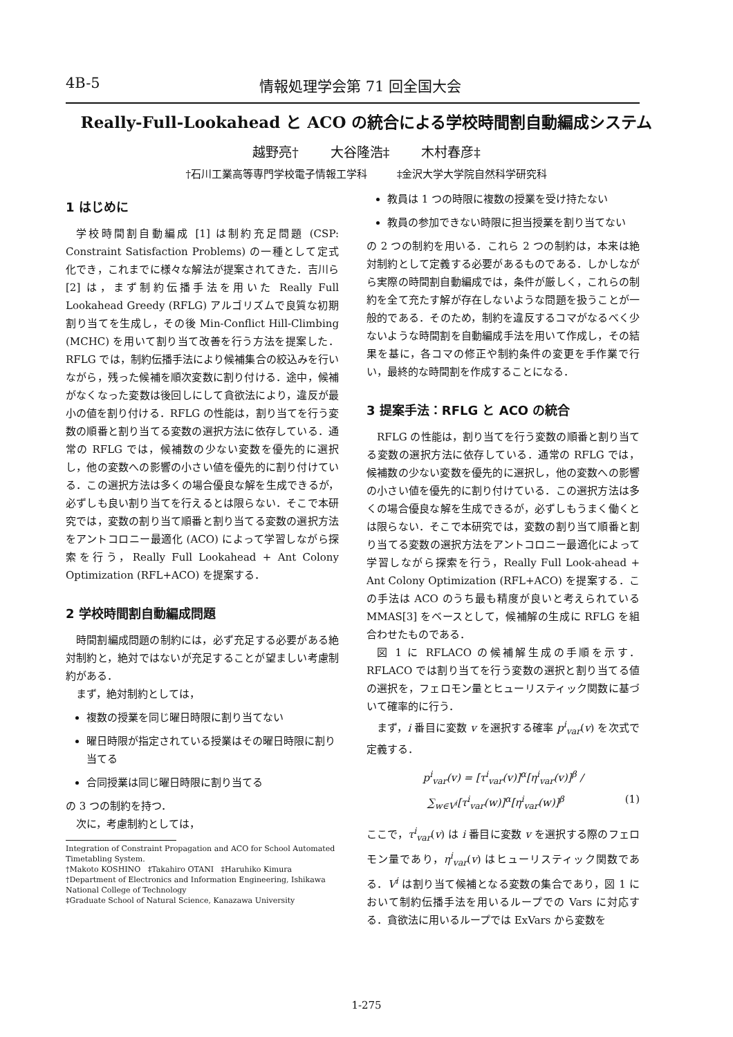4B-5 情報処理学会第 71 回全国大会
Really-Full-Lookahead と ACO の統合による学校時間割自動編成システム
越野亮† 大谷隆浩‡ 木村春彦‡
†石川工業高等専門学校電子情報工学科 ‡金沢大学大学院自然科学研究科
1 はじめに
学校時間割自動編成 [1] は制約充足問題 (CSP: Constraint Satisfaction Problems) の一種として定式化でき，これまでに様々な解法が提案されてきた．吉川ら [2] は，まず制約伝播手法を用いた Really Full Lookahead Greedy (RFLG) アルゴリズムで良質な初期割り当てを生成し，その後 Min-Conflict Hill-Climbing (MCHC) を用いて割り当て改善を行う方法を提案した．RFLG では，制約伝播手法により候補集合の絞込みを行いながら，残った候補を順次変数に割り付ける．途中，候補がなくなった変数は後回しにして貪欲法により，違反が最小の値を割り付ける．RFLG の性能は，割り当てを行う変数の順番と割り当てる変数の選択方法に依存している．通常の RFLG では，候補数の少ない変数を優先的に選択し，他の変数への影響の小さい値を優先的に割り付けている．この選択方法は多くの場合優良な解を生成できるが，必ずしも良い割り当てを行えるとは限らない．そこで本研究では，変数の割り当て順番と割り当てる変数の選択方法をアントコロニー最適化 (ACO) によって学習しながら探索を行う，Really Full Lookahead + Ant Colony Optimization (RFL+ACO) を提案する．
2 学校時間割自動編成問題
時間割編成問題の制約には，必ず充足する必要がある絶対制約と，絶対ではないが充足することが望ましい考慮制約がある．
まず，絶対制約としては，
複数の授業を同じ曜日時限に割り当てない
曜日時限が指定されている授業はその曜日時限に割り当てる
合同授業は同じ曜日時限に割り当てる
の 3 つの制約を持つ．
次に，考慮制約としては，
Integration of Constraint Propagation and ACO for School Automated Timetabling System.
†Makoto KOSHINO ‡Takahiro OTANI ‡Haruhiko Kimura
†Department of Electronics and Information Engineering, Ishikawa National College of Technology
‡Graduate School of Natural Science, Kanazawa University
教員は 1 つの時限に複数の授業を受け持たない
教員の参加できない時限に担当授業を割り当てない
の 2 つの制約を用いる．これら 2 つの制約は，本来は絶対制約として定義する必要があるものである．しかしながら実際の時間割自動編成では，条件が厳しく，これらの制約を全て充たす解が存在しないような問題を扱うことが一般的である．そのため，制約を違反するコマがなるべく少ないような時間割を自動編成手法を用いて作成し，その結果を基に，各コマの修正や制約条件の変更を手作業で行い，最終的な時間割を作成することになる．
3 提案手法：RFLG と ACO の統合
RFLG の性能は，割り当てを行う変数の順番と割り当てる変数の選択方法に依存している．通常の RFLG では，候補数の少ない変数を優先的に選択し，他の変数への影響の小さい値を優先的に割り付けている．この選択方法は多くの場合優良な解を生成できるが，必ずしもうまく働くとは限らない．そこで本研究では，変数の割り当て順番と割り当てる変数の選択方法をアントコロニー最適化によって学習しながら探索を行う，Really Full Look-ahead + Ant Colony Optimization (RFL+ACO) を提案する．この手法は ACO のうち最も精度が良いと考えられている MMAS[3] をベースとして，候補解の生成に RFLG を組合わせたものである．
図 1 に RFLACO の候補解生成の手順を示す．RFLACO では割り当てを行う変数の選択と割り当てる値の選択を，フェロモン量とヒューリスティック関数に基づいて確率的に行う．
まず，i 番目に変数 v を選択する確率 p<sup>i</sup><sub>var</sub>(v) を次式で定義する．
p<sup>i</sup><sub>var</sub>(v) = [τ<sup>i</sup><sub>var</sub>(v)]<sup>α</sup>[η<sup>i</sup><sub>var</sub>(v)]<sup>β</sup> / ∑<sub>w∈V<sup>i</sup></sub>[τ<sup>i</sup><sub>var</sub>(w)]<sup>α</sup>[η<sup>i</sup><sub>var</sub>(w)]<sup>β</sup> (1)
ここで，τ<sup>i</sup><sub>var</sub>(v) は i 番目に変数 v を選択する際のフェロモン量であり，η<sup>i</sup><sub>var</sub>(v) はヒューリスティック関数である．V<sup>i</sup> は割り当て候補となる変数の集合であり，図 1 において制約伝播手法を用いるループでの Vars に対応する．貪欲法に用いるループでは ExVars から変数を
1-275